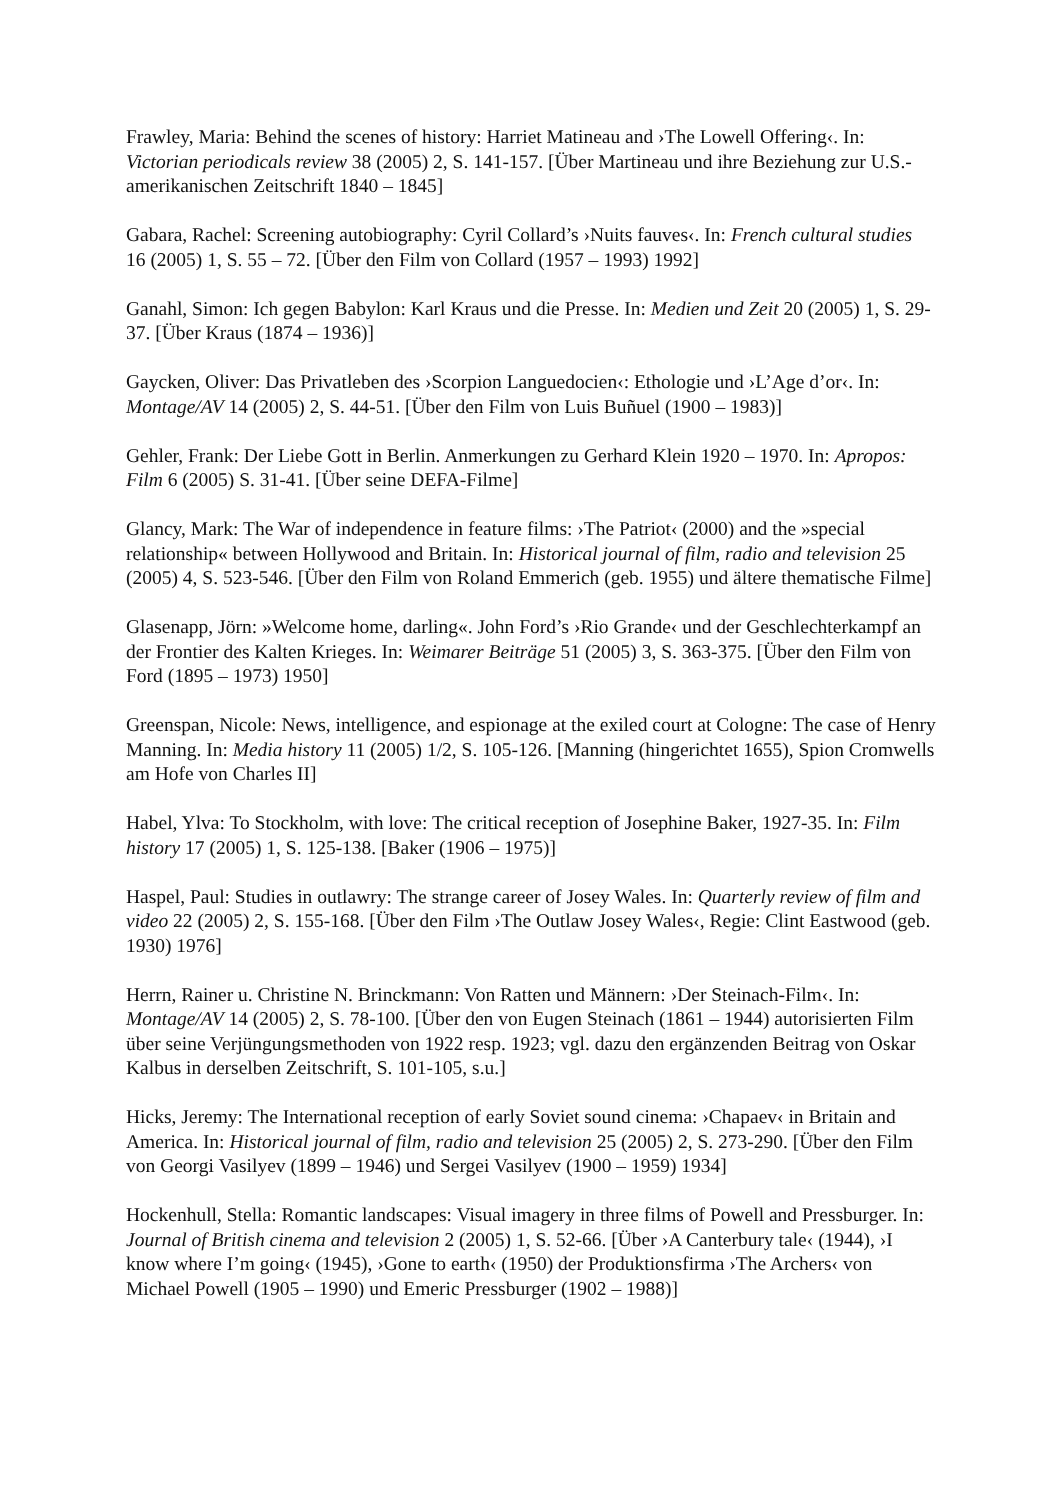Frawley, Maria: Behind the scenes of history: Harriet Matineau and ›The Lowell Offering‹. In: Victorian periodicals review 38 (2005) 2, S. 141-157. [Über Martineau und ihre Beziehung zur U.S.-amerikanischen Zeitschrift 1840 – 1845]
Gabara, Rachel: Screening autobiography: Cyril Collard’s ›Nuits fauves‹. In: French cultural studies 16 (2005) 1, S. 55 – 72. [Über den Film von Collard (1957 – 1993) 1992]
Ganahl, Simon: Ich gegen Babylon: Karl Kraus und die Presse. In: Medien und Zeit 20 (2005) 1, S. 29-37. [Über Kraus (1874 – 1936)]
Gaycken, Oliver: Das Privatleben des ›Scorpion Languedocien‹: Ethologie und ›L’Age d’or‹. In: Montage/AV 14 (2005) 2, S. 44-51. [Über den Film von Luis Buñuel (1900 – 1983)]
Gehler, Frank: Der Liebe Gott in Berlin. Anmerkungen zu Gerhard Klein 1920 – 1970. In: Apropos: Film 6 (2005) S. 31-41. [Über seine DEFA-Filme]
Glancy, Mark: The War of independence in feature films: ›The Patriot‹ (2000) and the »special relationship« between Hollywood and Britain. In: Historical journal of film, radio and television 25 (2005) 4, S. 523-546. [Über den Film von Roland Emmerich (geb. 1955) und ältere thematische Filme]
Glasenapp, Jörn: »Welcome home, darling«. John Ford’s ›Rio Grande‹ und der Geschlechterkampf an der Frontier des Kalten Krieges. In: Weimarer Beiträge 51 (2005) 3, S. 363-375. [Über den Film von Ford (1895 – 1973) 1950]
Greenspan, Nicole: News, intelligence, and espionage at the exiled court at Cologne: The case of Henry Manning. In: Media history 11 (2005) 1/2, S. 105-126. [Manning (hingerichtet 1655), Spion Cromwells am Hofe von Charles II]
Habel, Ylva: To Stockholm, with love: The critical reception of Josephine Baker, 1927-35. In: Film history 17 (2005) 1, S. 125-138. [Baker (1906 – 1975)]
Haspel, Paul: Studies in outlawry: The strange career of Josey Wales. In: Quarterly review of film and video 22 (2005) 2, S. 155-168. [Über den Film ›The Outlaw Josey Wales‹, Regie: Clint Eastwood (geb. 1930) 1976]
Herrn, Rainer u. Christine N. Brinckmann: Von Ratten und Männern: ›Der Steinach-Film‹. In: Montage/AV 14 (2005) 2, S. 78-100. [Über den von Eugen Steinach (1861 – 1944) autorisierten Film über seine Verjüngungsmethoden von 1922 resp. 1923; vgl. dazu den ergänzenden Beitrag von Oskar Kalbus in derselben Zeitschrift, S. 101-105, s.u.]
Hicks, Jeremy: The International reception of early Soviet sound cinema: ›Chapaev‹ in Britain and America. In: Historical journal of film, radio and television 25 (2005) 2, S. 273-290. [Über den Film von Georgi Vasilyev (1899 – 1946) und Sergei Vasilyev (1900 – 1959) 1934]
Hockenhull, Stella: Romantic landscapes: Visual imagery in three films of Powell and Pressburger. In: Journal of British cinema and television 2 (2005) 1, S. 52-66. [Über ›A Canterbury tale‹ (1944), ›I know where I’m going‹ (1945), ›Gone to earth‹ (1950) der Produktionsfirma ›The Archers‹ von Michael Powell (1905 – 1990) und Emeric Pressburger (1902 – 1988)]